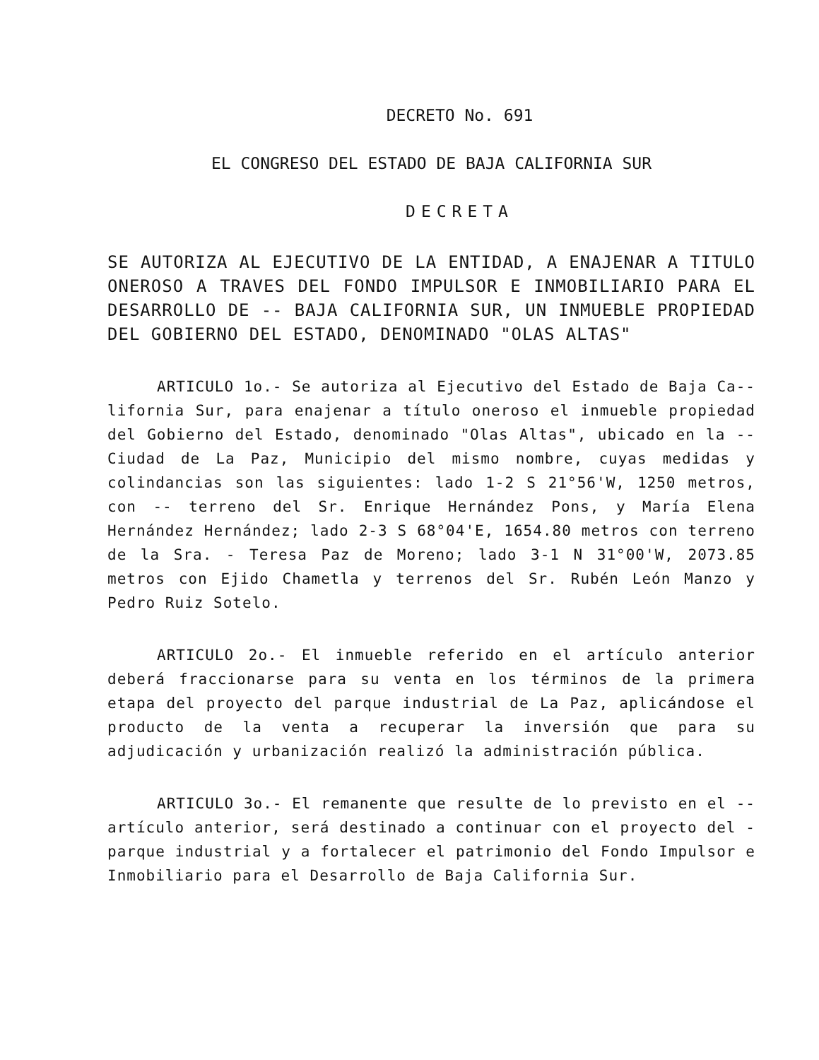DECRETO No. 691
EL CONGRESO DEL ESTADO DE BAJA CALIFORNIA SUR
DECRETA
SE AUTORIZA AL EJECUTIVO DE LA ENTIDAD, A ENAJENAR A TITULO ONEROSO A TRAVES DEL FONDO IMPULSOR E INMOBILIARIO PARA EL DESARROLLO DE -- BAJA CALIFORNIA SUR, UN INMUEBLE PROPIEDAD DEL GOBIERNO DEL ESTADO, DENOMINADO "OLAS ALTAS"
ARTICULO 1o.- Se autoriza al Ejecutivo del Estado de Baja Ca-- lifornia Sur, para enajenar a título oneroso el inmueble propiedad del Gobierno del Estado, denominado "Olas Altas", ubicado en la -- Ciudad de La Paz, Municipio del mismo nombre, cuyas medidas y colindancias son las siguientes: lado 1-2 S 21°56'W, 1250 metros, con -- terreno del Sr. Enrique Hernández Pons, y María Elena Hernández Hernández; lado 2-3 S 68°04'E, 1654.80 metros con terreno de la Sra. - Teresa Paz de Moreno; lado 3-1 N 31°00'W, 2073.85 metros con Ejido Chametla y terrenos del Sr. Rubén León Manzo y Pedro Ruiz Sotelo.
ARTICULO 2o.- El inmueble referido en el artículo anterior deberá fraccionarse para su venta en los términos de la primera etapa del proyecto del parque industrial de La Paz, aplicándose el producto de la venta a recuperar la inversión que para su adjudicación y urbanización realizó la administración pública.
ARTICULO 3o.- El remanente que resulte de lo previsto en el -- artículo anterior, será destinado a continuar con el proyecto del - parque industrial y a fortalecer el patrimonio del Fondo Impulsor e Inmobiliario para el Desarrollo de Baja California Sur.